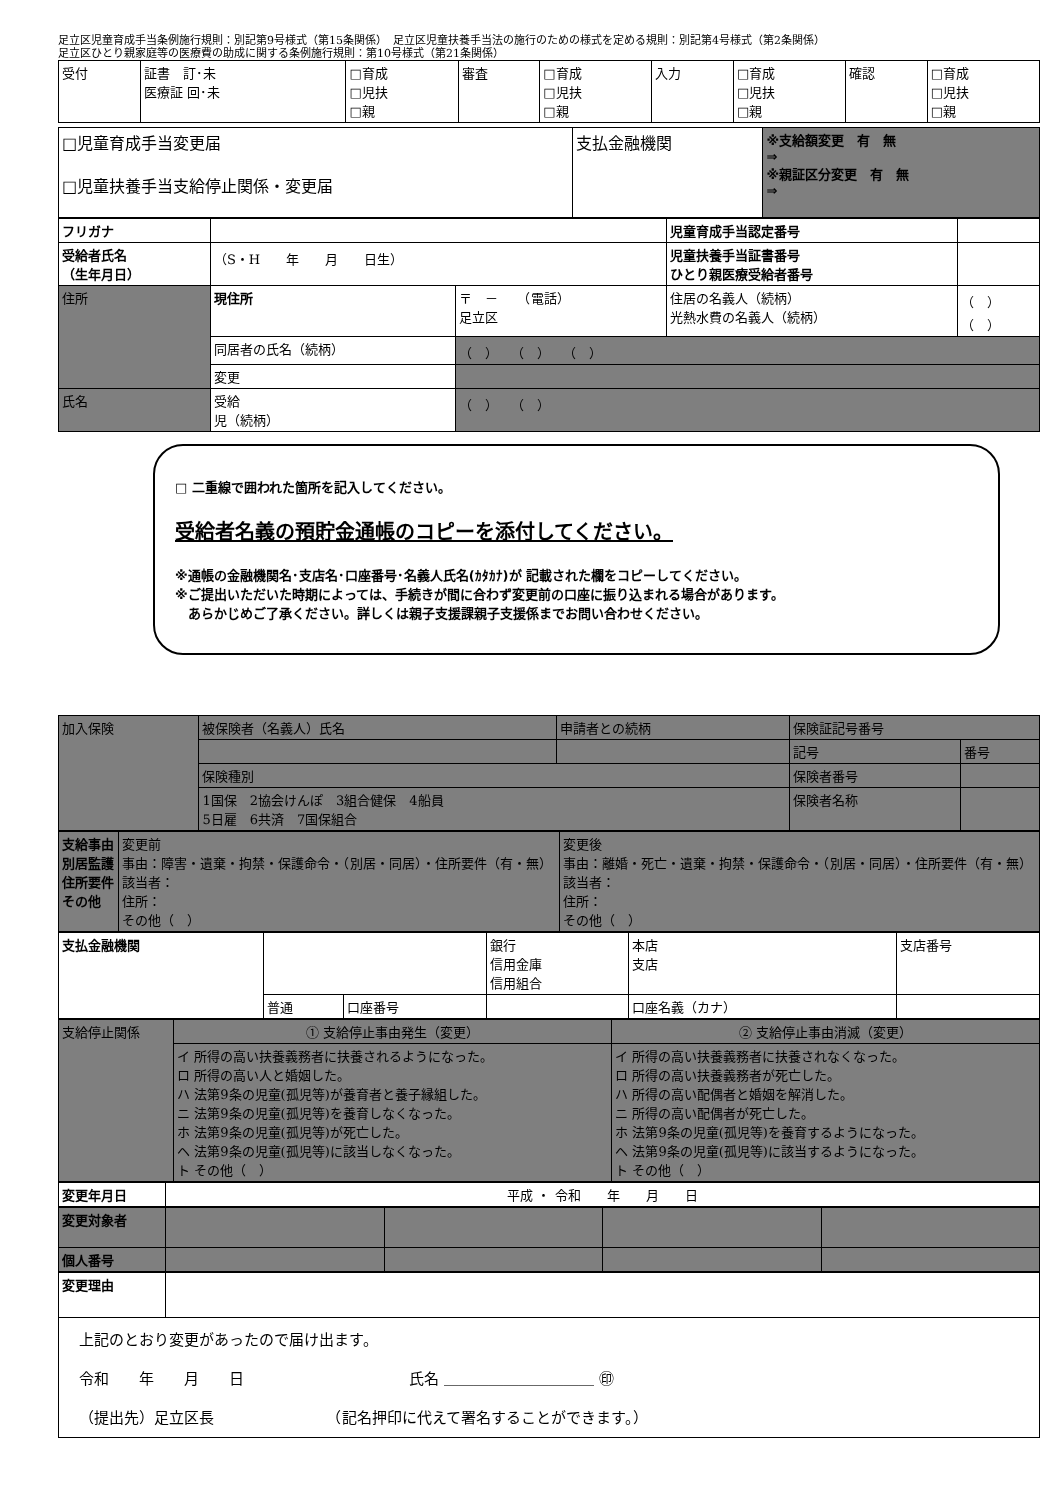足立区児童育成手当条例施行規則：別記第9号様式（第15条関係）　足立区児童扶養手当法の施行のための様式を定める規則：別記第4号様式（第2条関係）
足立区ひとり親家庭等の医療費の助成に関する条例施行規則：第10号様式（第21条関係）
| 受付 | 証書 訂･未 医療証 回･未 | □育成 □児扶 □親 | 審査 | □育成 □児扶 □親 | 入力 | □育成 □児扶 □親 | 確認 | □育成 □児扶 □親 |
| □児童育成手当変更届 □児童扶養手当支給停止関係・変更届 | 支払金融機関 | ※支給額変更 有 無 ⇒ ※親証区分変更 有 無 ⇒ |
| フリガナ | | | 児童育成手当認定番号 | |
| 受給者氏名 （生年月日） | （S・H 年 月 日生） | | 児童扶養手当証書番号 ひとり親医療受給者番号 | |
| 住所 | 現住所 | 〒 － （電話） 足立区 | 住居の名義人（続柄） 光熱水費の名義人（続柄） | （ ） （ ） |
| | 同居者の氏名（続柄） | （ ） （ ） （ ） | | |
| | 変更 | | | |
| 氏名 | 受給 児（続柄） | （ ） （ ） | | |
□ 二重線で囲われた箇所を記入してください。
受給者名義の預貯金通帳のコピーを添付してください。
※通帳の金融機関名･支店名･口座番号･名義人氏名(ｶﾀｶﾅ)が 記載された欄をコピーしてください。
※ご提出いただいた時期によっては、手続きが間に合わず変更前の口座に振り込まれる場合があります。
　あらかじめご了承ください。詳しくは親子支援課親子支援係までお問い合わせください。
| 加入保険 | 被保険者（名義人）氏名 | 申請者との続柄 | 保険証記号番号 | |
| | | | 記号 | 番号 |
| | 保険種別 | | 保険者番号 | |
| | 1国保 2協会けんぽ 3組合健保 4船員 5日雇 6共済 7国保組合 | | 保険者名称 | |
| 支給事由 別居監護 住所要件 その他 | 変更前 事由：障害・遺棄・拘禁・保護命令・（別居・同居）・住所要件（有・無） 該当者： 住所： その他（ ） | 変更後 事由：離婚・死亡・遺棄・拘禁・保護命令・（別居・同居）・住所要件（有・無） 該当者： 住所： その他（ ） |
| 支払金融機関 | | | 銀行 信用金庫 信用組合 | 本店 支店 | 支店番号 |
| | 普通 | 口座番号 | | 口座名義（カナ） | |
| 支給停止関係 | ① 支給停止事由発生（変更） | ② 支給停止事由消滅（変更） |
| | イ 所得の高い扶養義務者に扶養されるようになった。 ロ 所得の高い人と婚姻した。 ハ 法第9条の児童(孤児等)が養育者と養子縁組した。 ニ 法第9条の児童(孤児等)を養育しなくなった。 ホ 法第9条の児童(孤児等)が死亡した。 ヘ 法第9条の児童(孤児等)に該当しなくなった。 ト その他（ ） | イ 所得の高い扶養義務者に扶養されなくなった。 ロ 所得の高い扶養義務者が死亡した。 ハ 所得の高い配偶者と婚姻を解消した。 ニ 所得の高い配偶者が死亡した。 ホ 法第9条の児童(孤児等)を養育するようになった。 ヘ 法第9条の児童(孤児等)に該当するようになった。 ト その他（ ） |
| 変更年月日 | 平成 ・ 令和 年 月 日 |
| 変更対象者 | | | | |
| 個人番号 | | | | |
| 変更理由 | |
| 上記のとおり変更があったので届け出ます。 令和 年 月 日 氏名 ＿＿＿＿＿＿＿＿＿＿ ㊞ （提出先）足立区長 （記名押印に代えて署名することができます。） | |